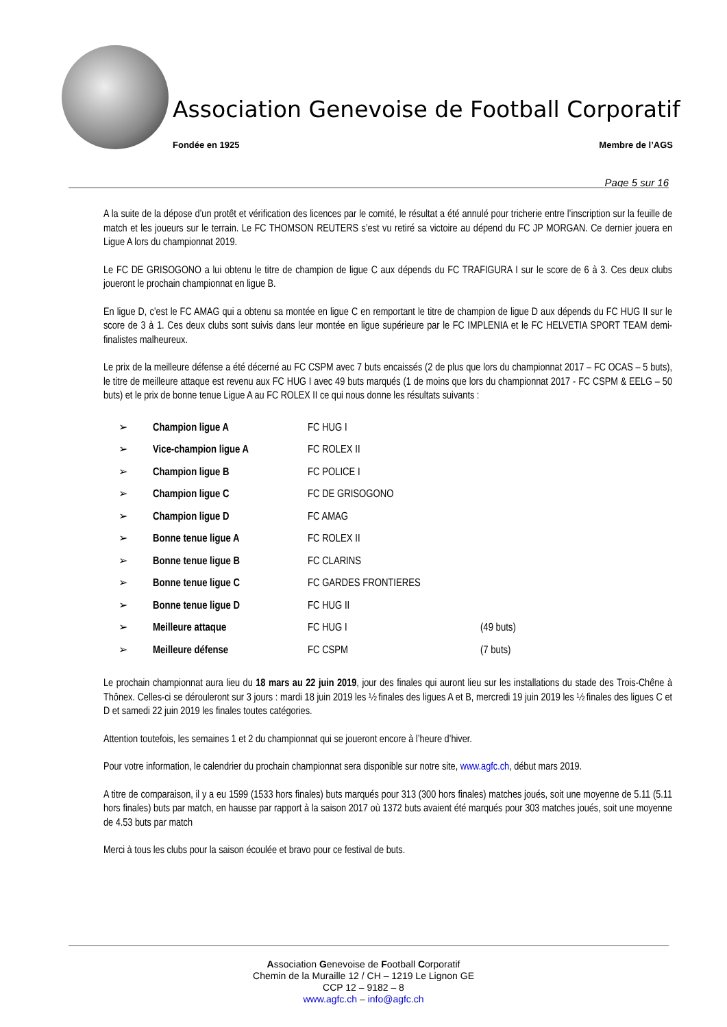Association Genevoise de Football Corporatif
Fondée en 1925 Membre de l’AGS
Page 5 sur 16
A la suite de la dépose d’un protêt et vérification des licences par le comité, le résultat a été annulé pour tricherie entre l’inscription sur la feuille de match et les joueurs sur le terrain. Le FC THOMSON REUTERS s’est vu retiré sa victoire au dépend du FC JP MORGAN. Ce dernier jouera en Ligue A lors du championnat 2019.
Le FC DE GRISOGONO a lui obtenu le titre de champion de ligue C aux dépends du FC TRAFIGURA I sur le score de 6 à 3. Ces deux clubs joueront le prochain championnat en ligue B.
En ligue D, c’est le FC AMAG qui a obtenu sa montée en ligue C en remportant le titre de champion de ligue D aux dépends du FC HUG II sur le score de 3 à 1. Ces deux clubs sont suivis dans leur montée en ligue supérieure par le FC IMPLENIA et le FC HELVETIA SPORT TEAM demi-finalistes malheureux.
Le prix de la meilleure défense a été décerné au FC CSPM avec 7 buts encaissés (2 de plus que lors du championnat 2017 – FC OCAS – 5 buts), le titre de meilleure attaque est revenu aux FC HUG I avec 49 buts marqués (1 de moins que lors du championnat 2017 - FC CSPM & EELG – 50 buts) et le prix de bonne tenue Ligue A au FC ROLEX II ce qui nous donne les résultats suivants :
| ➢ | Champion ligue A | FC HUG I | |
| ➢ | Vice-champion ligue A | FC ROLEX II | |
| ➢ | Champion ligue B | FC POLICE I | |
| ➢ | Champion ligue C | FC DE GRISOGONO | |
| ➢ | Champion ligue D | FC AMAG | |
| ➢ | Bonne tenue ligue A | FC ROLEX II | |
| ➢ | Bonne tenue ligue B | FC CLARINS | |
| ➢ | Bonne tenue ligue C | FC GARDES FRONTIERES | |
| ➢ | Bonne tenue ligue D | FC HUG II | |
| ➢ | Meilleure attaque | FC HUG I | (49 buts) |
| ➢ | Meilleure défense | FC CSPM | (7 buts) |
Le prochain championnat aura lieu du 18 mars au 22 juin 2019, jour des finales qui auront lieu sur les installations du stade des Trois-Chêne à Thônex. Celles-ci se dérouleront sur 3 jours : mardi 18 juin 2019 les ½ finales des ligues A et B, mercredi 19 juin 2019 les ½ finales des ligues C et D et samedi 22 juin 2019 les finales toutes catégories.
Attention toutefois, les semaines 1 et 2 du championnat qui se joueront encore à l’heure d’hiver.
Pour votre information, le calendrier du prochain championnat sera disponible sur notre site, www.agfc.ch, début mars 2019.
A titre de comparaison, il y a eu 1599 (1533 hors finales) buts marqués pour 313 (300 hors finales) matches joués, soit une moyenne de 5.11 (5.11 hors finales) buts par match, en hausse par rapport à la saison 2017 où 1372 buts avaient été marqués pour 303 matches joués, soit une moyenne de 4.53 buts par match
Merci à tous les clubs pour la saison écoulée et bravo pour ce festival de buts.
Association Genevoise de Football Corporatif
Chemin de la Muraille 12 / CH – 1219 Le Lignon GE
CCP 12 – 9182 – 8
www.agfc.ch – info@agfc.ch